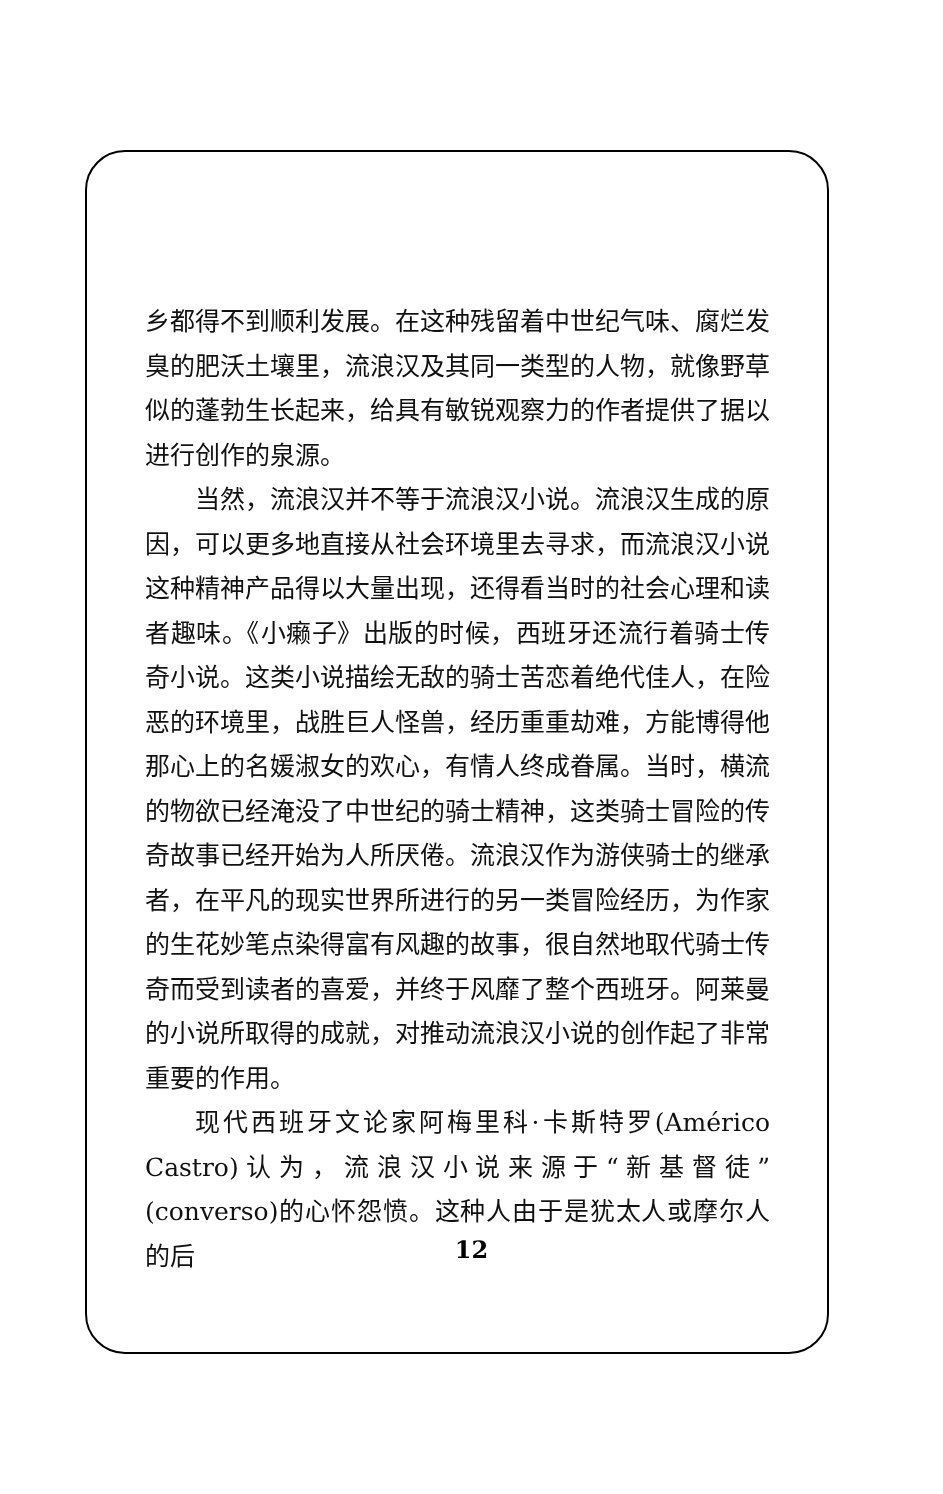乡都得不到顺利发展。在这种残留着中世纪气味、腐烂发臭的肥沃土壤里，流浪汉及其同一类型的人物，就像野草似的蓬勃生长起来，给具有敏锐观察力的作者提供了据以进行创作的泉源。
当然，流浪汉并不等于流浪汉小说。流浪汉生成的原因，可以更多地直接从社会环境里去寻求，而流浪汉小说这种精神产品得以大量出现，还得看当时的社会心理和读者趣味。《小癞子》出版的时候，西班牙还流行着骑士传奇小说。这类小说描绘无敌的骑士苦恋着绝代佳人，在险恶的环境里，战胜巨人怪兽，经历重重劫难，方能博得他那心上的名媛淑女的欢心，有情人终成眷属。当时，横流的物欲已经淹没了中世纪的骑士精神，这类骑士冒险的传奇故事已经开始为人所厌倦。流浪汉作为游侠骑士的继承者，在平凡的现实世界所进行的另一类冒险经历，为作家的生花妙笔点染得富有风趣的故事，很自然地取代骑士传奇而受到读者的喜爱，并终于风靡了整个西班牙。阿莱曼的小说所取得的成就，对推动流浪汉小说的创作起了非常重要的作用。
现代西班牙文论家阿梅里科·卡斯特罗(Américo Castro)认为，流浪汉小说来源于“新基督徒”(converso)的心怀怨愤。这种人由于是犹太人或摩尔人的后
12